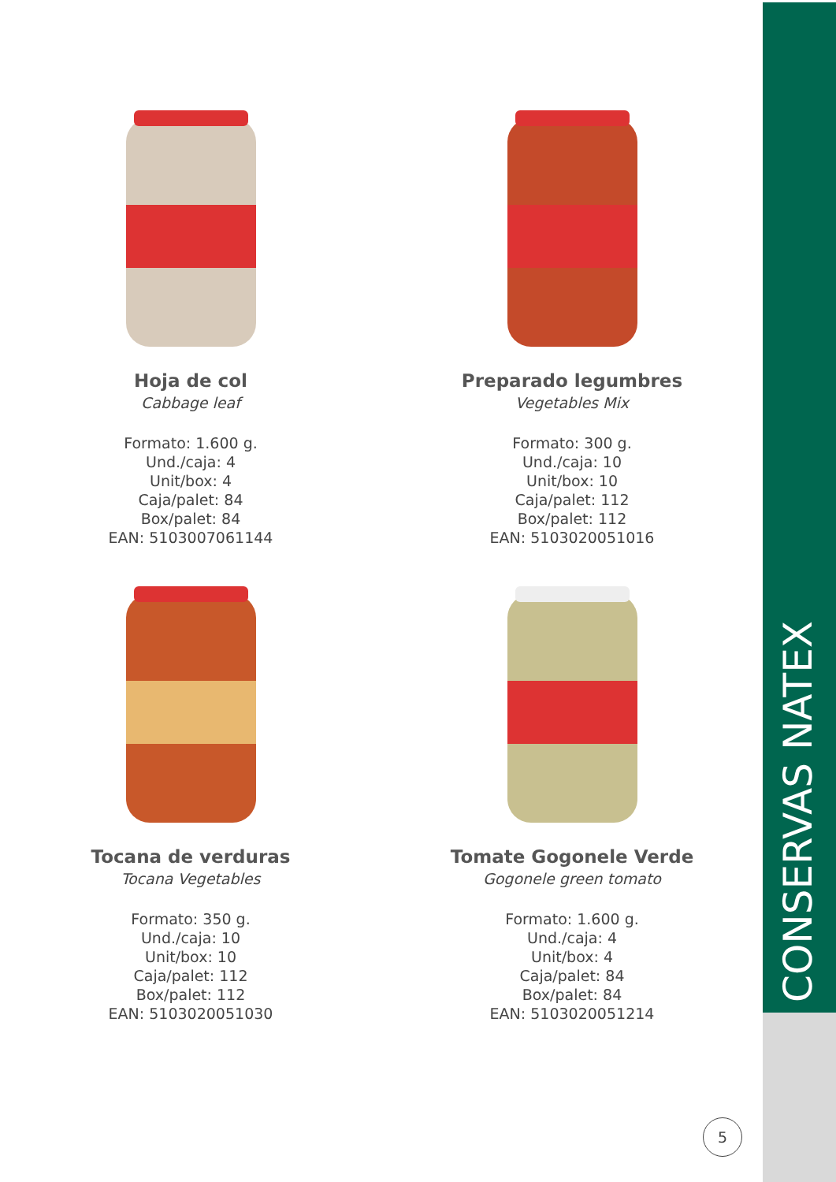Hoja de col
Cabbage leaf
Formato: 1.600 g.
Und./caja: 4
Unit/box: 4
Caja/palet: 84
Box/palet: 84
EAN: 5103007061144
Preparado legumbres
Vegetables Mix
Formato: 300 g.
Und./caja: 10
Unit/box: 10
Caja/palet: 112
Box/palet: 112
EAN: 5103020051016
Tocana de verduras
Tocana Vegetables
Formato: 350 g.
Und./caja: 10
Unit/box: 10
Caja/palet: 112
Box/palet: 112
EAN: 5103020051030
Tomate Gogonele Verde
Gogonele green tomato
Formato: 1.600 g.
Und./caja: 4
Unit/box: 4
Caja/palet: 84
Box/palet: 84
EAN: 5103020051214
CONSERVAS NATEX
5